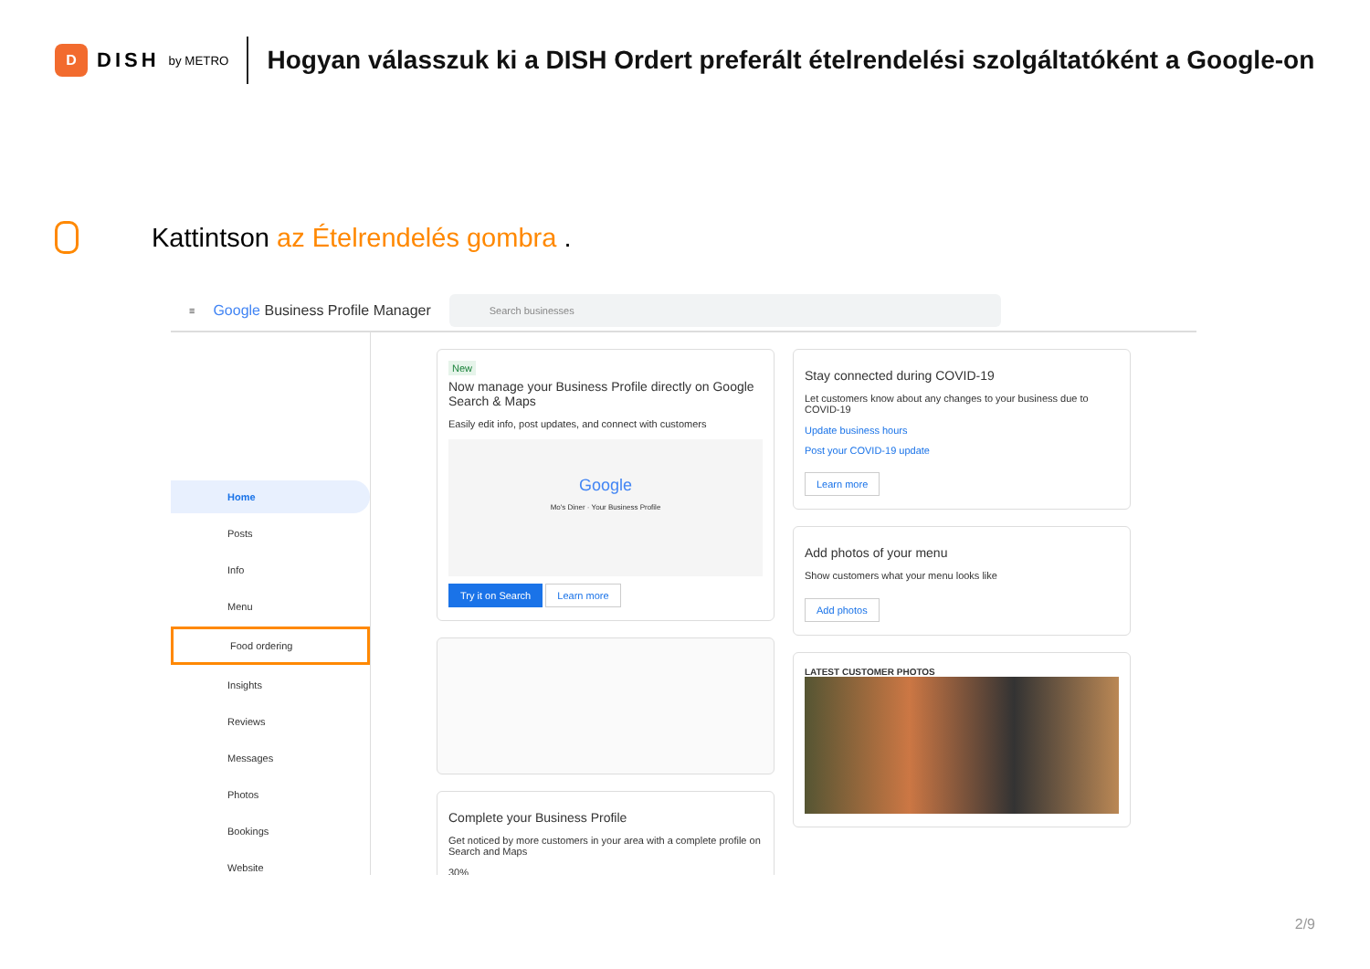D
DISH by METRO
Hogyan válasszuk ki a DISH Ordert preferált ételrendelési szolgáltatóként a Google-on
Kattintson az Ételrendelés gombra .
≡ Google Business Profile Manager
Search businesses
Home
Posts
Info
Menu
Food ordering
Insights
Reviews
Messages
Photos
Bookings
Website
New
Now manage your Business Profile directly on Google Search & Maps
Easily edit info, post updates, and connect with customers
Google
Mo's Diner · Your Business Profile
Try it on Search Learn more
Complete your Business Profile
Get noticed by more customers in your area with a complete profile on Search and Maps
30%
Stay connected during COVID-19
Let customers know about any changes to your business due to COVID-19
Update business hours
Post your COVID-19 update
Learn more
Add photos of your menu
Show customers what your menu looks like
Add photos
LATEST CUSTOMER PHOTOS
2/9